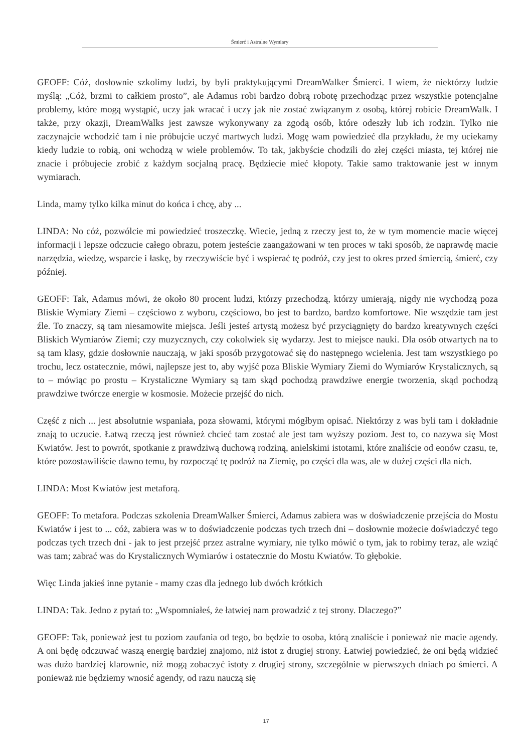Śmierć i Astralne Wymiary
GEOFF: Cóż, dosłownie szkolimy ludzi, by byli praktykującymi DreamWalker Śmierci. I wiem, że niektórzy ludzie myślą: „Cóż, brzmi to całkiem prosto”, ale Adamus robi bardzo dobrą robotę przechodząc przez wszystkie potencjalne problemy, które mogą wystąpić, uczy jak wracać i uczy jak nie zostać związanym z osobą, której robicie DreamWalk. I także, przy okazji, DreamWalks jest zawsze wykonywany za zgodą osób, które odeszły lub ich rodzin. Tylko nie zaczynajcie wchodzić tam i nie próbujcie uczyć martwych ludzi. Mogę wam powiedzieć dla przykładu, że my uciekamy kiedy ludzie to robią, oni wchodzą w wiele problemów. To tak, jakbyście chodzili do złej części miasta, tej której nie znacie i próbujecie zrobić z każdym socjalną pracę. Będziecie mieć kłopoty. Takie samo traktowanie jest w innym wymiarach.
Linda, mamy tylko kilka minut do końca i chcę, aby ...
LINDA: No cóż, pozwólcie mi powiedzieć troszeczkę. Wiecie, jedną z rzeczy jest to, że w tym momencie macie więcej informacji i lepsze odczucie całego obrazu, potem jesteście zaangażowani w ten proces w taki sposób, że naprawdę macie narzędzia, wiedzę, wsparcie i łaskę, by rzeczywiście być i wspierać tę podróż, czy jest to okres przed śmiercią, śmierć, czy później.
GEOFF: Tak, Adamus mówi, że około 80 procent ludzi, którzy przechodzą, którzy umierają, nigdy nie wychodzą poza Bliskie Wymiary Ziemi – częściowo z wyboru, częściowo, bo jest to bardzo, bardzo komfortowe. Nie wszędzie tam jest źle. To znaczy, są tam niesamowite miejsca. Jeśli jesteś artystą możesz być przyciągnięty do bardzo kreatywnych części Bliskich Wymiarów Ziemi; czy muzycznych, czy cokolwiek się wydarzy. Jest to miejsce nauki. Dla osób otwartych na to są tam klasy, gdzie dosłownie nauczają, w jaki sposób przygotować się do następnego wcielenia. Jest tam wszystkiego po trochu, lecz ostatecznie, mówi, najlepsze jest to, aby wyjść poza Bliskie Wymiary Ziemi do Wymiarów Krystalicznych, są to – mówiąc po prostu – Krystaliczne Wymiary są tam skąd pochodzą prawdziwe energie tworzenia, skąd pochodzą prawdziwe twórcze energie w kosmosie. Możecie przejść do nich.
Część z nich ... jest absolutnie wspaniała, poza słowami, którymi mógłbym opisać. Niektórzy z was byli tam i dokładnie znają to uczucie. Łatwą rzeczą jest również chcieć tam zostać ale jest tam wyższy poziom. Jest to, co nazywa się Most Kwiatów. Jest to powrót, spotkanie z prawdziwą duchową rodziną, anielskimi istotami, które znaliście od eonów czasu, te, które pozostawiliście dawno temu, by rozpocząć tę podróż na Ziemię, po części dla was, ale w dużej części dla nich.
LINDA: Most Kwiatów jest metaforą.
GEOFF: To metafora. Podczas szkolenia DreamWalker Śmierci, Adamus zabiera was w doświadczenie przejścia do Mostu Kwiatów i jest to ... cóż, zabiera was w to doświadczenie podczas tych trzech dni – dosłownie możecie doświadczyć tego podczas tych trzech dni - jak to jest przejść przez astralne wymiary, nie tylko mówić o tym, jak to robimy teraz, ale wziąć was tam; zabrać was do Krystalicznych Wymiarów i ostatecznie do Mostu Kwiatów. To głębokie.
Więc Linda jakieś inne pytanie - mamy czas dla jednego lub dwóch krótkich
LINDA: Tak. Jedno z pytań to: „Wspomniałeś, że łatwiej nam prowadzić z tej strony. Dlaczego?”
GEOFF: Tak, ponieważ jest tu poziom zaufania od tego, bo będzie to osoba, którą znaliście i ponieważ nie macie agendy. A oni będę odczuwać waszą energię bardziej znajomo, niż istot z drugiej strony. Łatwiej powiedzieć, że oni będą widzieć was dużo bardziej klarownie, niż mogą zobaczyć istoty z drugiej strony, szczególnie w pierwszych dniach po śmierci. A ponieważ nie będziemy wnosić agendy, od razu nauczą się
17